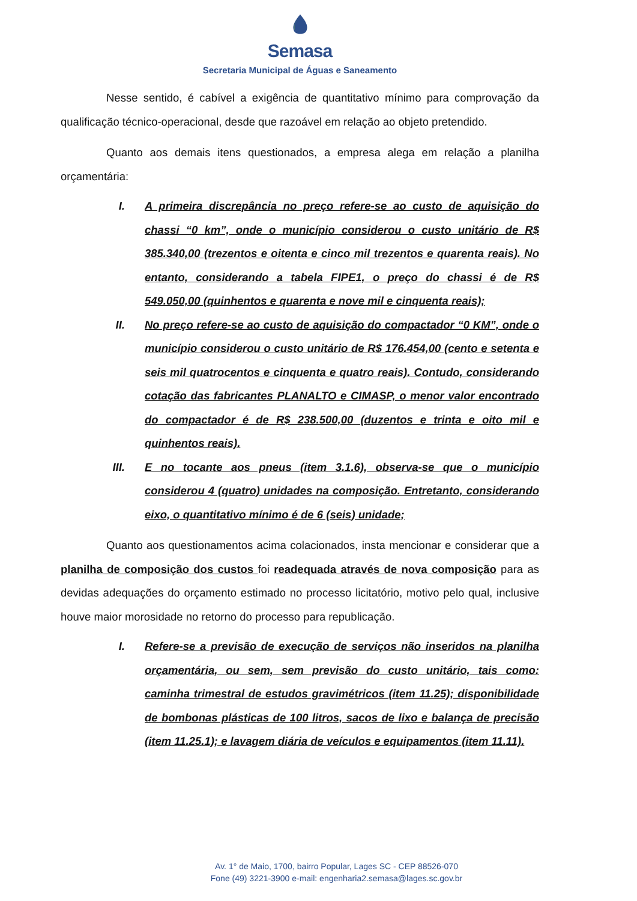Semasa
Secretaria Municipal de Águas e Saneamento
Nesse sentido, é cabível a exigência de quantitativo mínimo para comprovação da qualificação técnico-operacional, desde que razoável em relação ao objeto pretendido.
Quanto aos demais itens questionados, a empresa alega em relação a planilha orçamentária:
I. A primeira discrepância no preço refere-se ao custo de aquisição do chassi “0 km”, onde o município considerou o custo unitário de R$ 385.340,00 (trezentos e oitenta e cinco mil trezentos e quarenta reais). No entanto, considerando a tabela FIPE1, o preço do chassi é de R$ 549.050,00 (quinhentos e quarenta e nove mil e cinquenta reais);
II. No preço refere-se ao custo de aquisição do compactador “0 KM”, onde o município considerou o custo unitário de R$ 176.454,00 (cento e setenta e seis mil quatrocentos e cinquenta e quatro reais). Contudo, considerando cotação das fabricantes PLANALTO e CIMASP, o menor valor encontrado do compactador é de R$ 238.500,00 (duzentos e trinta e oito mil e quinhentos reais).
III. E no tocante aos pneus (item 3.1.6), observa-se que o município considerou 4 (quatro) unidades na composição. Entretanto, considerando eixo, o quantitativo mínimo é de 6 (seis) unidade;
Quanto aos questionamentos acima colacionados, insta mencionar e considerar que a planilha de composição dos custos foi readequada através de nova composição para as devidas adequações do orçamento estimado no processo licitatório, motivo pelo qual, inclusive houve maior morosidade no retorno do processo para republicação.
I. Refere-se a previsão de execução de serviços não inseridos na planilha orçamentária, ou sem, sem previsão do custo unitário, tais como: caminha trimestral de estudos gravimétricos (item 11.25); disponibilidade de bombonas plásticas de 100 litros, sacos de lixo e balança de precisão (item 11.25.1); e lavagem diária de veículos e equipamentos (item 11.11).
Av. 1° de Maio, 1700, bairro Popular, Lages SC - CEP 88526-070
Fone (49) 3221-3900 e-mail: engenharia2.semasa@lages.sc.gov.br